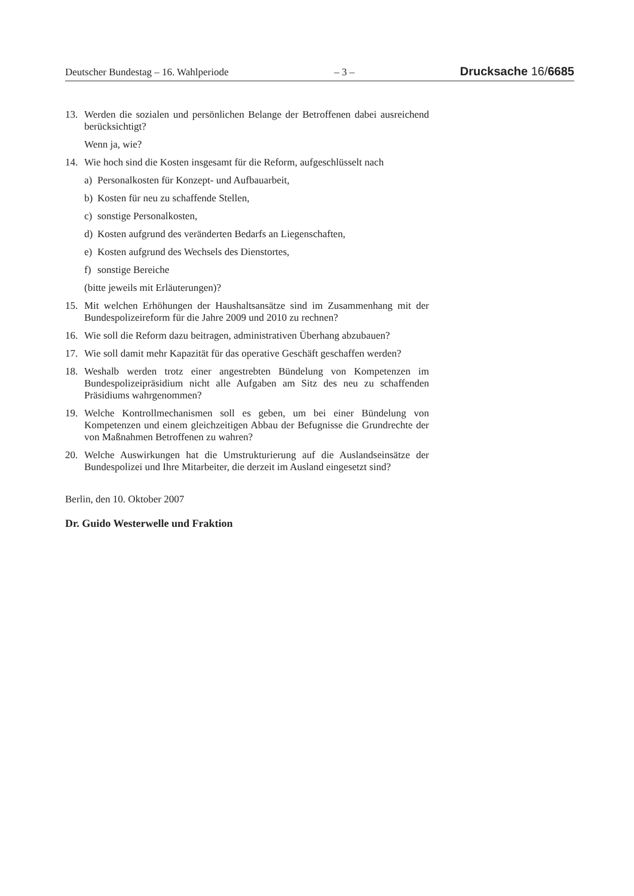Deutscher Bundestag – 16. Wahlperiode – 3 – Drucksache 16/6685
13. Werden die sozialen und persönlichen Belange der Betroffenen dabei ausreichend berücksichtigt?
Wenn ja, wie?
14. Wie hoch sind die Kosten insgesamt für die Reform, aufgeschlüsselt nach
a) Personalkosten für Konzept- und Aufbauarbeit,
b) Kosten für neu zu schaffende Stellen,
c) sonstige Personalkosten,
d) Kosten aufgrund des veränderten Bedarfs an Liegenschaften,
e) Kosten aufgrund des Wechsels des Dienstortes,
f) sonstige Bereiche
(bitte jeweils mit Erläuterungen)?
15. Mit welchen Erhöhungen der Haushaltsansätze sind im Zusammenhang mit der Bundespolizeireform für die Jahre 2009 und 2010 zu rechnen?
16. Wie soll die Reform dazu beitragen, administrativen Überhang abzubauen?
17. Wie soll damit mehr Kapazität für das operative Geschäft geschaffen werden?
18. Weshalb werden trotz einer angestrebten Bündelung von Kompetenzen im Bundespolizeipräsidium nicht alle Aufgaben am Sitz des neu zu schaffenden Präsidiums wahrgenommen?
19. Welche Kontrollmechanismen soll es geben, um bei einer Bündelung von Kompetenzen und einem gleichzeitigen Abbau der Befugnisse die Grundrechte der von Maßnahmen Betroffenen zu wahren?
20. Welche Auswirkungen hat die Umstrukturierung auf die Auslandseinsätze der Bundespolizei und Ihre Mitarbeiter, die derzeit im Ausland eingesetzt sind?
Berlin, den 10. Oktober 2007
Dr. Guido Westerwelle und Fraktion